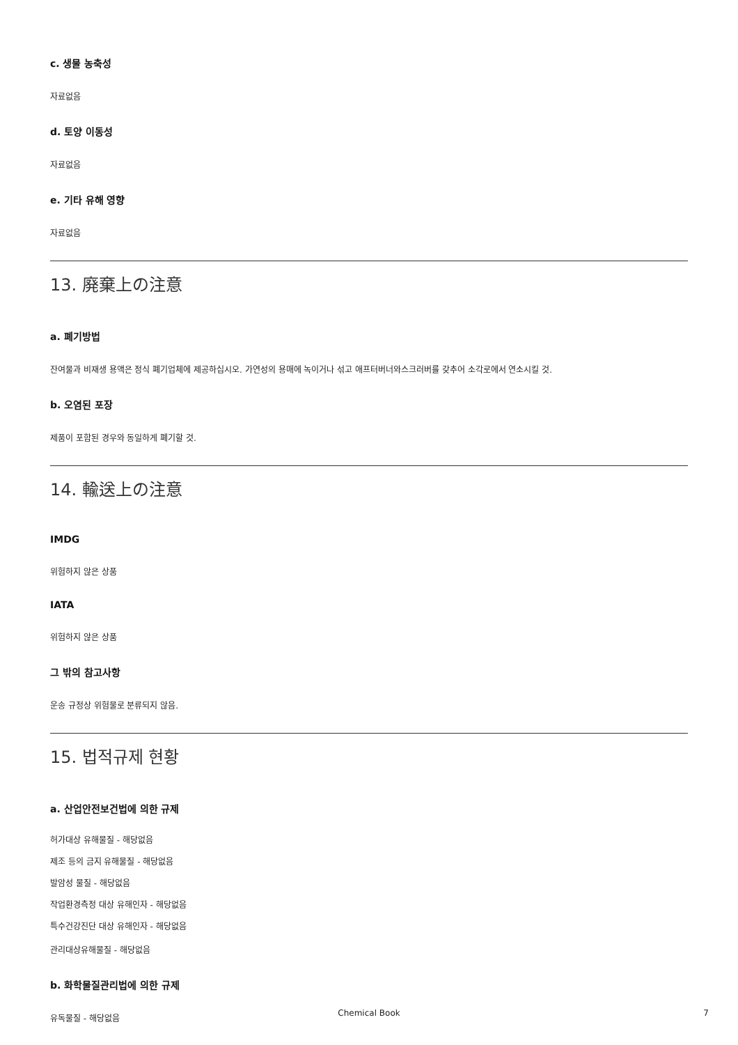c. 생물 농축성
자료없음
d. 토양 이동성
자료없음
e. 기타 유해 영향
자료없음
13. 廃棄上の注意
a. 폐기방법
잔여물과 비재생 용액은 정식 폐기업체에 제공하십시오. 가연성의 용매에 녹이거나 섞고 애프터버너와스크러버를 갖추어 소각로에서 연소시킬 것.
b. 오염된 포장
제품이 포함된 경우와 동일하게 폐기할 것.
14. 輸送上の注意
IMDG
위험하지 않은 상품
IATA
위험하지 않은 상품
그 밖의 참고사항
운송 규정상 위험물로 분류되지 않음.
15. 법적규제 현황
a. 산업안전보건법에 의한 규제
허가대상 유해물질 - 해당없음
제조 등의 금지 유해물질 - 해당없음
발암성 물질 - 해당없음
작업환경측정 대상 유해인자 - 해당없음
특수건강진단 대상 유해인자 - 해당없음
관리대상유해물질 - 해당없음
b. 화학물질관리법에 의한 규제
유독물질 - 해당없음
Chemical Book 7